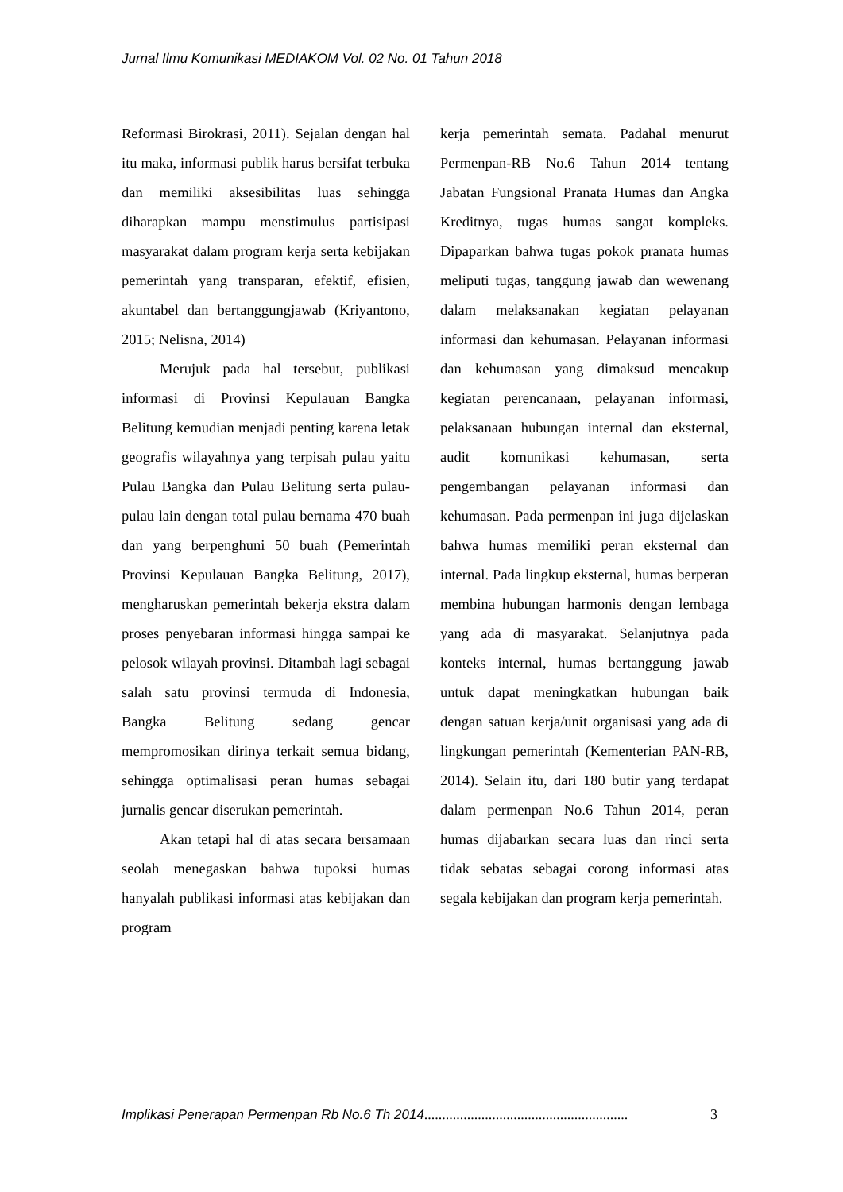Jurnal Ilmu Komunikasi MEDIAKOM Vol. 02 No. 01 Tahun 2018
Reformasi Birokrasi, 2011). Sejalan dengan hal itu maka, informasi publik harus bersifat terbuka dan memiliki aksesibilitas luas sehingga diharapkan mampu menstimulus partisipasi masyarakat dalam program kerja serta kebijakan pemerintah yang transparan, efektif, efisien, akuntabel dan bertanggungjawab (Kriyantono, 2015; Nelisna, 2014)
Merujuk pada hal tersebut, publikasi informasi di Provinsi Kepulauan Bangka Belitung kemudian menjadi penting karena letak geografis wilayahnya yang terpisah pulau yaitu Pulau Bangka dan Pulau Belitung serta pulau-pulau lain dengan total pulau bernama 470 buah dan yang berpenghuni 50 buah (Pemerintah Provinsi Kepulauan Bangka Belitung, 2017), mengharuskan pemerintah bekerja ekstra dalam proses penyebaran informasi hingga sampai ke pelosok wilayah provinsi. Ditambah lagi sebagai salah satu provinsi termuda di Indonesia, Bangka Belitung sedang gencar mempromosikan dirinya terkait semua bidang, sehingga optimalisasi peran humas sebagai jurnalis gencar diserukan pemerintah.
Akan tetapi hal di atas secara bersamaan seolah menegaskan bahwa tupoksi humas hanyalah publikasi informasi atas kebijakan dan program
kerja pemerintah semata. Padahal menurut Permenpan-RB No.6 Tahun 2014 tentang Jabatan Fungsional Pranata Humas dan Angka Kreditnya, tugas humas sangat kompleks. Dipaparkan bahwa tugas pokok pranata humas meliputi tugas, tanggung jawab dan wewenang dalam melaksanakan kegiatan pelayanan informasi dan kehumasan. Pelayanan informasi dan kehumasan yang dimaksud mencakup kegiatan perencanaan, pelayanan informasi, pelaksanaan hubungan internal dan eksternal, audit komunikasi kehumasan, serta pengembangan pelayanan informasi dan kehumasan. Pada permenpan ini juga dijelaskan bahwa humas memiliki peran eksternal dan internal. Pada lingkup eksternal, humas berperan membina hubungan harmonis dengan lembaga yang ada di masyarakat. Selanjutnya pada konteks internal, humas bertanggung jawab untuk dapat meningkatkan hubungan baik dengan satuan kerja/unit organisasi yang ada di lingkungan pemerintah (Kementerian PAN-RB, 2014). Selain itu, dari 180 butir yang terdapat dalam permenpan No.6 Tahun 2014, peran humas dijabarkan secara luas dan rinci serta tidak sebatas sebagai corong informasi atas segala kebijakan dan program kerja pemerintah.
Implikasi Penerapan Permenpan Rb No.6 Th 2014......................................................... 3